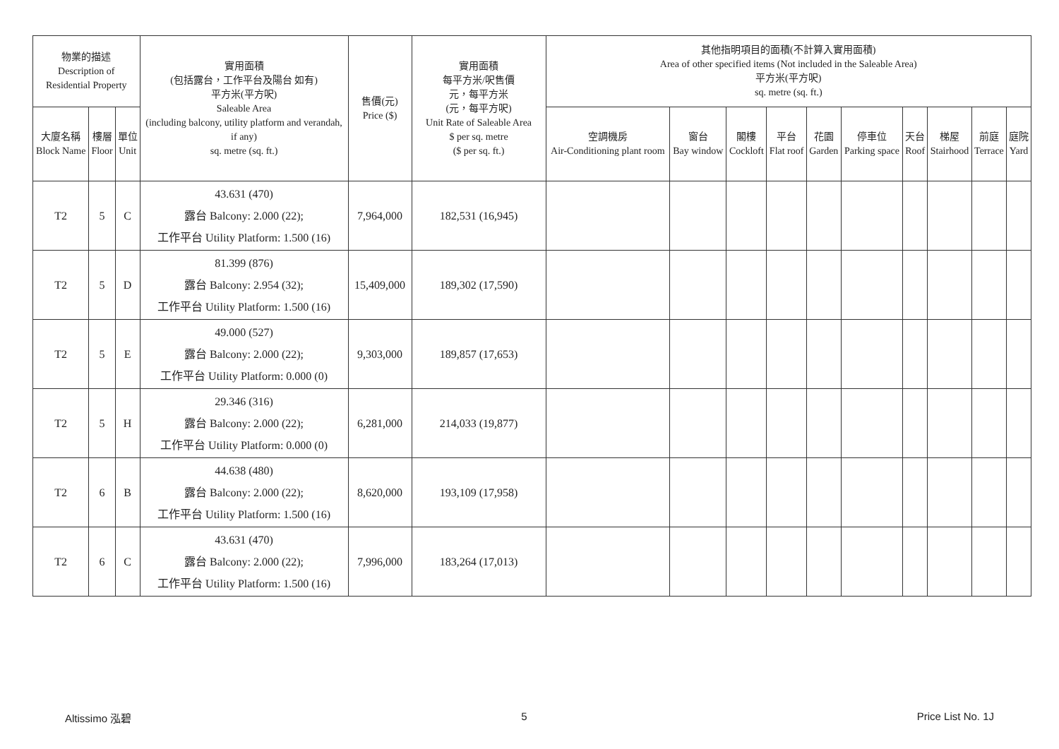| 物業的描述 Description of Residential Property | | | 實用面積 (包括露台，工作平台及陽台 如有) 平方米(平方呎) Saleable Area (including balcony, utility platform and verandah, if any) sq. metre (sq. ft.) | 售價(元) Price ($) | 實用面積 每平方米/呎售價 元，每平方米 (元，每平方呎) Unit Rate of Saleable Area $ per sq. metre ($ per sq. ft.) | 其他指明項目的面積(不計算入實用面積) Area of other specified items (Not included in the Saleable Area) 平方米(平方呎) sq. metre (sq. ft.) | | | | | | | | | |
| --- | --- | --- | --- | --- | --- | --- | --- | --- | --- | --- | --- | --- | --- | --- | --- |
| 大廈名稱 Block Name | 樓層 Floor | 單位 Unit | | | | 空調機房 Air-Conditioning plant room | 窗台 Bay window | 閣樓 Cockloft | 平台 Flat roof | 花園 Garden | 停車位 Parking space | 天台 Roof | 梯屋 Stairhood | 前庭 Terrace | 庭院 Yard |
| T2 | 5 | C | 43.631 (470) 露台 Balcony: 2.000 (22); 工作平台 Utility Platform: 1.500 (16) | 7,964,000 | 182,531 (16,945) | | | | | | | | | | |
| T2 | 5 | D | 81.399 (876) 露台 Balcony: 2.954 (32); 工作平台 Utility Platform: 1.500 (16) | 15,409,000 | 189,302 (17,590) | | | | | | | | | | |
| T2 | 5 | E | 49.000 (527) 露台 Balcony: 2.000 (22); 工作平台 Utility Platform: 0.000 (0) | 9,303,000 | 189,857 (17,653) | | | | | | | | | | |
| T2 | 5 | H | 29.346 (316) 露台 Balcony: 2.000 (22); 工作平台 Utility Platform: 0.000 (0) | 6,281,000 | 214,033 (19,877) | | | | | | | | | | |
| T2 | 6 | B | 44.638 (480) 露台 Balcony: 2.000 (22); 工作平台 Utility Platform: 1.500 (16) | 8,620,000 | 193,109 (17,958) | | | | | | | | | | |
| T2 | 6 | C | 43.631 (470) 露台 Balcony: 2.000 (22); 工作平台 Utility Platform: 1.500 (16) | 7,996,000 | 183,264 (17,013) | | | | | | | | | | |
Altissimo 泓碧 5 Price List No. 1J